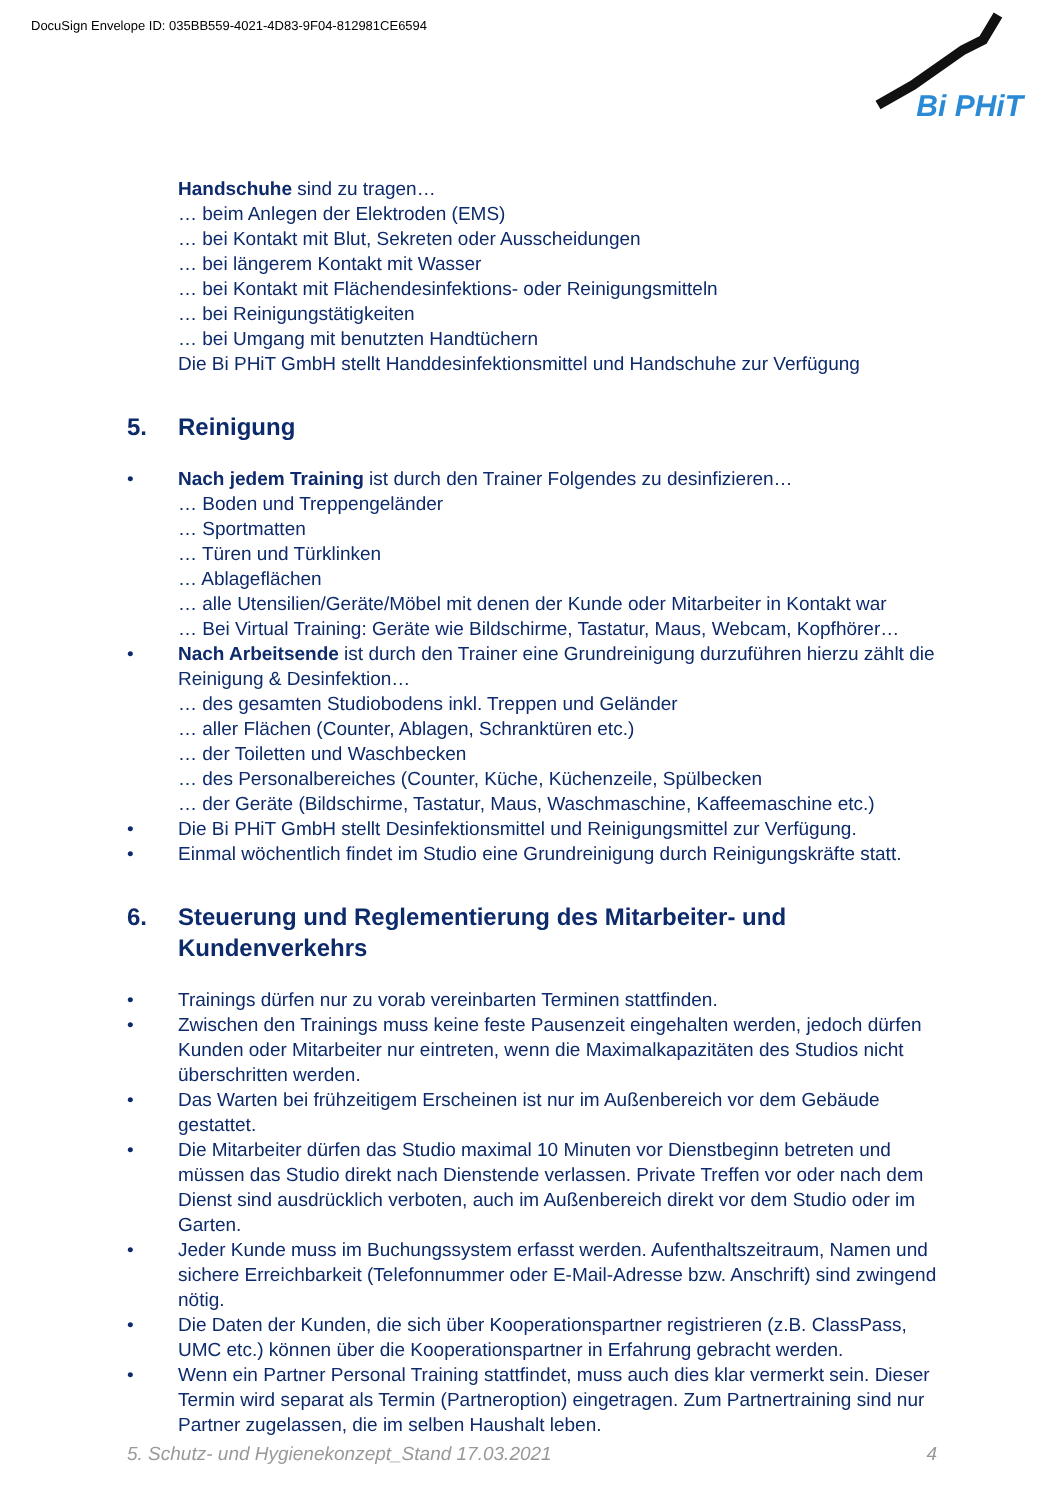DocuSign Envelope ID: 035BB559-4021-4D83-9F04-812981CE6594
Bi PHiT
Handschuhe sind zu tragen…
… beim Anlegen der Elektroden (EMS)
… bei Kontakt mit Blut, Sekreten oder Ausscheidungen
… bei längerem Kontakt mit Wasser
… bei Kontakt mit Flächendesinfektions- oder Reinigungsmitteln
… bei Reinigungstätigkeiten
… bei Umgang mit benutzten Handtüchern
Die Bi PHiT GmbH stellt Handdesinfektionsmittel und Handschuhe zur Verfügung
5. Reinigung
• Nach jedem Training ist durch den Trainer Folgendes zu desinfizieren…
… Boden und Treppengeländer
… Sportmatten
… Türen und Türklinken
… Ablageflächen
… alle Utensilien/Geräte/Möbel mit denen der Kunde oder Mitarbeiter in Kontakt war
… Bei Virtual Training: Geräte wie Bildschirme, Tastatur, Maus, Webcam, Kopfhörer…
• Nach Arbeitsende ist durch den Trainer eine Grundreinigung durzuführen hierzu zählt die Reinigung & Desinfektion…
… des gesamten Studiobodens inkl. Treppen und Geländer
… aller Flächen (Counter, Ablagen, Schranktüren etc.)
… der Toiletten und Waschbecken
… des Personalbereiches (Counter, Küche, Küchenzeile, Spülbecken
… der Geräte (Bildschirme, Tastatur, Maus, Waschmaschine, Kaffeemaschine etc.)
• Die Bi PHiT GmbH stellt Desinfektionsmittel und Reinigungsmittel zur Verfügung.
• Einmal wöchentlich findet im Studio eine Grundreinigung durch Reinigungskräfte statt.
6. Steuerung und Reglementierung des Mitarbeiter- und Kundenverkehrs
• Trainings dürfen nur zu vorab vereinbarten Terminen stattfinden.
• Zwischen den Trainings muss keine feste Pausenzeit eingehalten werden, jedoch dürfen Kunden oder Mitarbeiter nur eintreten, wenn die Maximalkapazitäten des Studios nicht überschritten werden.
• Das Warten bei frühzeitigem Erscheinen ist nur im Außenbereich vor dem Gebäude gestattet.
• Die Mitarbeiter dürfen das Studio maximal 10 Minuten vor Dienstbeginn betreten und müssen das Studio direkt nach Dienstende verlassen. Private Treffen vor oder nach dem Dienst sind ausdrücklich verboten, auch im Außenbereich direkt vor dem Studio oder im Garten.
• Jeder Kunde muss im Buchungssystem erfasst werden. Aufenthaltszeitraum, Namen und sichere Erreichbarkeit (Telefonnummer oder E-Mail-Adresse bzw. Anschrift) sind zwingend nötig.
• Die Daten der Kunden, die sich über Kooperationspartner registrieren (z.B. ClassPass, UMC etc.) können über die Kooperationspartner in Erfahrung gebracht werden.
• Wenn ein Partner Personal Training stattfindet, muss auch dies klar vermerkt sein. Dieser Termin wird separat als Termin (Partneroption) eingetragen. Zum Partnertraining sind nur Partner zugelassen, die im selben Haushalt leben.
5. Schutz- und Hygienekonzept_Stand 17.03.2021 4